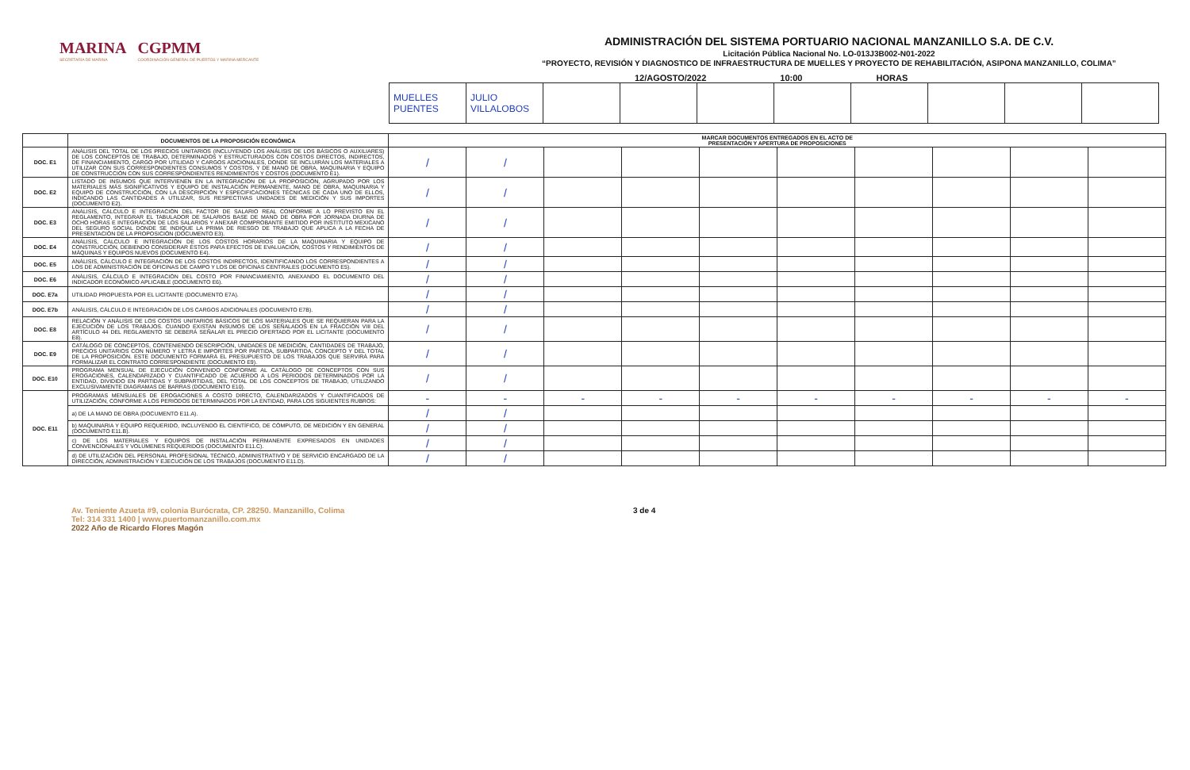MARINA
SECRETARÍA DE MARINA
CGPMM
COORDINACIÓN GENERAL DE PUERTOS Y MARINA MERCANTE
ADMINISTRACIÓN DEL SISTEMA PORTUARIO NACIONAL MANZANILLO S.A. DE C.V.
Licitación Pública Nacional No. LO-013J3B002-N01-2022
“PROYECTO, REVISIÓN Y DIAGNOSTICO DE INFRAESTRUCTURA DE MUELLES Y PROYECTO DE REHABILITACIÓN, ASIPONA MANZANILLO, COLIMA”
12/AGOSTO/2022 10:00 HORAS
| MUELLES PUENTES | JULIO VILLALOBOS | | | | | | | | |
| | DOCUMENTOS DE LA PROPOSICIÓN ECONÓMICA | MARCAR DOCUMENTOS ENTREGADOS EN EL ACTO DE PRESENTACIÓN Y APERTURA DE PROPOSICIONES | | | | | | | | | |
| --- | --- | --- | --- | --- | --- | --- | --- | --- | --- | --- | --- |
| DOC. E1 | ANÁLISIS DEL TOTAL DE LOS PRECIOS UNITARIOS (INCLUYENDO LOS ANÁLISIS DE LOS BÁSICOS O AUXILIARES) DE LOS CONCEPTOS DE TRABAJO, DETERMINADOS Y ESTRUCTURADOS CON COSTOS DIRECTOS, INDIRECTOS, DE FINANCIAMIENTO, CARGO POR UTILIDAD Y CARGOS ADICIONALES, DONDE SE INCLUIRÁN LOS MATERIALES A UTILIZAR CON SUS CORRESPONDIENTES CONSUMOS Y COSTOS, Y DE MANO DE OBRA, MAQUINARIA Y EQUIPO DE CONSTRUCCIÓN CON SUS CORRESPONDIENTES RENDIMIENTOS Y COSTOS (DOCUMENTO E1). | / | / | | | | | | | | |
| DOC. E2 | LISTADO DE INSUMOS QUE INTERVIENEN EN LA INTEGRACIÓN DE LA PROPOSICIÓN, AGRUPADO POR LOS MATERIALES MÁS SIGNIFICATIVOS Y EQUIPO DE INSTALACIÓN PERMANENTE, MANO DE OBRA, MAQUINARIA Y EQUIPO DE CONSTRUCCIÓN, CON LA DESCRIPCIÓN Y ESPECIFICACIONES TÉCNICAS DE CADA UNO DE ELLOS, INDICANDO LAS CANTIDADES A UTILIZAR, SUS RESPECTIVAS UNIDADES DE MEDICIÓN Y SUS IMPORTES (DOCUMENTO E2). | / | / | | | | | | | | |
| DOC. E3 | ANÁLISIS, CÁLCULO E INTEGRACIÓN DEL FACTOR DE SALARIO REAL CONFORME A LO PREVISTO EN EL REGLAMENTO, INTEGRAR EL TABULADOR DE SALARIOS BASE DE MANO DE OBRA POR JORNADA DIURNA DE OCHO HORAS E INTEGRACIÓN DE LOS SALARIOS Y ANEXAR COMPROBANTE EMITIDO POR INSTITUTO MEXICANO DEL SEGURO SOCIAL DONDE SE INDIQUE LA PRIMA DE RIESGO DE TRABAJO QUE APLICA A LA FECHA DE PRESENTACIÓN DE LA PROPOSICIÓN (DOCUMENTO E3). | / | / | | | | | | | | |
| DOC. E4 | ANÁLISIS, CÁLCULO E INTEGRACIÓN DE LOS COSTOS HORARIOS DE LA MAQUINARIA Y EQUIPO DE CONSTRUCCIÓN, DEBIENDO CONSIDERAR ÉSTOS PARA EFECTOS DE EVALUACIÓN, COSTOS Y RENDIMIENTOS DE MÁQUINAS Y EQUIPOS NUEVOS (DOCUMENTO E4). | / | / | | | | | | | | |
| DOC. E5 | ANÁLISIS, CÁLCULO E INTEGRACIÓN DE LOS COSTOS INDIRECTOS, IDENTIFICANDO LOS CORRESPONDIENTES A LOS DE ADMINISTRACIÓN DE OFICINAS DE CAMPO Y LOS DE OFICINAS CENTRALES (DOCUMENTO E5). | / | / | | | | | | | | |
| DOC. E6 | ANÁLISIS, CÁLCULO E INTEGRACIÓN DEL COSTO POR FINANCIAMIENTO, ANEXANDO EL DOCUMENTO DEL INDICADOR ECONÓMICO APLICABLE (DOCUMENTO E6). | / | / | | | | | | | | |
| DOC. E7a | UTILIDAD PROPUESTA POR EL LICITANTE (DOCUMENTO E7A). | / | / | | | | | | | | |
| DOC. E7b | ANÁLISIS, CÁLCULO E INTEGRACIÓN DE LOS CARGOS ADICIONALES (DOCUMENTO E7B). | / | / | | | | | | | | |
| DOC. E8 | RELACIÓN Y ANÁLISIS DE LOS COSTOS UNITARIOS BÁSICOS DE LOS MATERIALES QUE SE REQUIERAN PARA LA EJECUCIÓN DE LOS TRABAJOS. CUANDO EXISTAN INSUMOS DE LOS SEÑALADOS EN LA FRACCIÓN VIII DEL ARTÍCULO 44 DEL REGLAMENTO SE DEBERÁ SEÑALAR EL PRECIO OFERTADO POR EL LICITANTE (DOCUMENTO E8). | / | / | | | | | | | | |
| DOC. E9 | CATÁLOGO DE CONCEPTOS, CONTENIENDO DESCRIPCIÓN, UNIDADES DE MEDICIÓN, CANTIDADES DE TRABAJO, PRECIOS UNITARIOS CON NÚMERO Y LETRA E IMPORTES POR PARTIDA, SUBPARTIDA, CONCEPTO Y DEL TOTAL DE LA PROPOSICIÓN. ESTE DOCUMENTO FORMARÁ EL PRESUPUESTO DE LOS TRABAJOS QUE SERVIRÁ PARA FORMALIZAR EL CONTRATO CORRESPONDIENTE (DOCUMENTO E9). | / | / | | | | | | | | |
| DOC. E10 | PROGRAMA MENSUAL DE EJECUCIÓN CONVENIDO CONFORME AL CATÁLOGO DE CONCEPTOS CON SUS EROGACIONES, CALENDARIZADO Y CUANTIFICADO DE ACUERDO A LOS PERIODOS DETERMINADOS POR LA ENTIDAD, DIVIDIDO EN PARTIDAS Y SUBPARTIDAS, DEL TOTAL DE LOS CONCEPTOS DE TRABAJO, UTILIZANDO EXCLUSIVAMENTE DIAGRAMAS DE BARRAS (DOCUMENTO E10). | / | / | | | | | | | | |
| DOC. E11 | PROGRAMAS MENSUALES DE EROGACIONES A COSTO DIRECTO, CALENDARIZADOS Y CUANTIFICADOS DE UTILIZACIÓN, CONFORME A LOS PERIODOS DETERMINADOS POR LA ENTIDAD, PARA LOS SIGUIENTES RUBROS: | - | - | - | - | - | - | - | - | - | - |
| | a) DE LA MANO DE OBRA (DOCUMENTO E11.A). | / | / | | | | | | | | |
| | b) MAQUINARIA Y EQUIPO REQUERIDO, INCLUYENDO EL CIENTÍFICO, DE CÓMPUTO, DE MEDICIÓN Y EN GENERAL (DOCUMENTO E11.B). | / | / | | | | | | | | |
| | c) DE LOS MATERIALES Y EQUIPOS DE INSTALACIÓN PERMANENTE EXPRESADOS EN UNIDADES CONVENCIONALES Y VOLÚMENES REQUERIDOS (DOCUMENTO E11.C). | / | / | | | | | | | | |
| | d) DE UTILIZACIÓN DEL PERSONAL PROFESIONAL TÉCNICO, ADMINISTRATIVO Y DE SERVICIO ENCARGADO DE LA DIRECCIÓN, ADMINISTRACIÓN Y EJECUCIÓN DE LOS TRABAJOS (DOCUMENTO E11.D). | / | / | | | | | | | | |
Av. Teniente Azueta #9, colonia Burócrata, CP. 28250. Manzanillo, Colima
Tel: 314 331 1400 | www.puertomanzanillo.com.mx
2022 Año de Ricardo Flores Magón
3 de 4